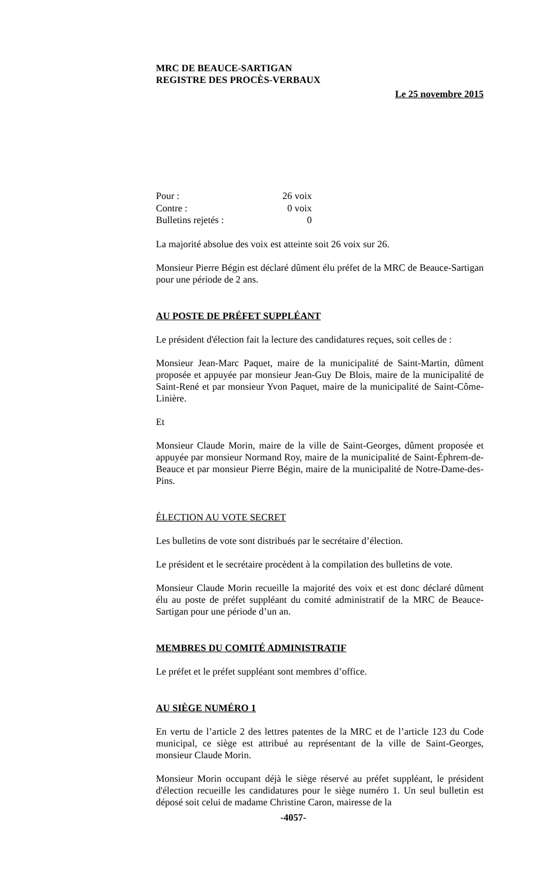MRC DE BEAUCE-SARTIGAN
REGISTRE DES PROCÈS-VERBAUX
Le 25 novembre 2015
| Pour : | 26 voix |
| Contre : | 0 voix |
| Bulletins rejetés : | 0 |
La majorité absolue des voix est atteinte soit 26 voix sur 26.
Monsieur Pierre Bégin est déclaré dûment élu préfet de la MRC de Beauce-Sartigan pour une période de 2 ans.
AU POSTE DE PRÉFET SUPPLÉANT
Le président d'élection fait la lecture des candidatures reçues, soit celles de :
Monsieur Jean-Marc Paquet, maire de la municipalité de Saint-Martin, dûment proposée et appuyée par monsieur Jean-Guy De Blois, maire de la municipalité de Saint-René et par monsieur Yvon Paquet, maire de la municipalité de Saint-Côme-Linière.
Et
Monsieur Claude Morin, maire de la ville de Saint-Georges, dûment proposée et appuyée par monsieur Normand Roy, maire de la municipalité de Saint-Éphrem-de-Beauce et par monsieur Pierre Bégin, maire de la municipalité de Notre-Dame-des-Pins.
ÉLECTION AU VOTE SECRET
Les bulletins de vote sont distribués par le secrétaire d’élection.
Le président et le secrétaire procèdent à la compilation des bulletins de vote.
Monsieur Claude Morin recueille la majorité des voix et est donc déclaré dûment élu au poste de préfet suppléant du comité administratif de la MRC de Beauce-Sartigan pour une période d’un an.
MEMBRES DU COMITÉ ADMINISTRATIF
Le préfet et le préfet suppléant sont membres d’office.
AU SIÈGE NUMÉRO 1
En vertu de l’article 2 des lettres patentes de la MRC et de l’article 123 du Code municipal, ce siège est attribué au représentant de la ville de Saint-Georges, monsieur Claude Morin.
Monsieur Morin occupant déjà le siège réservé au préfet suppléant, le président d'élection recueille les candidatures pour le siège numéro 1. Un seul bulletin est déposé soit celui de madame Christine Caron, mairesse de la
-4057-